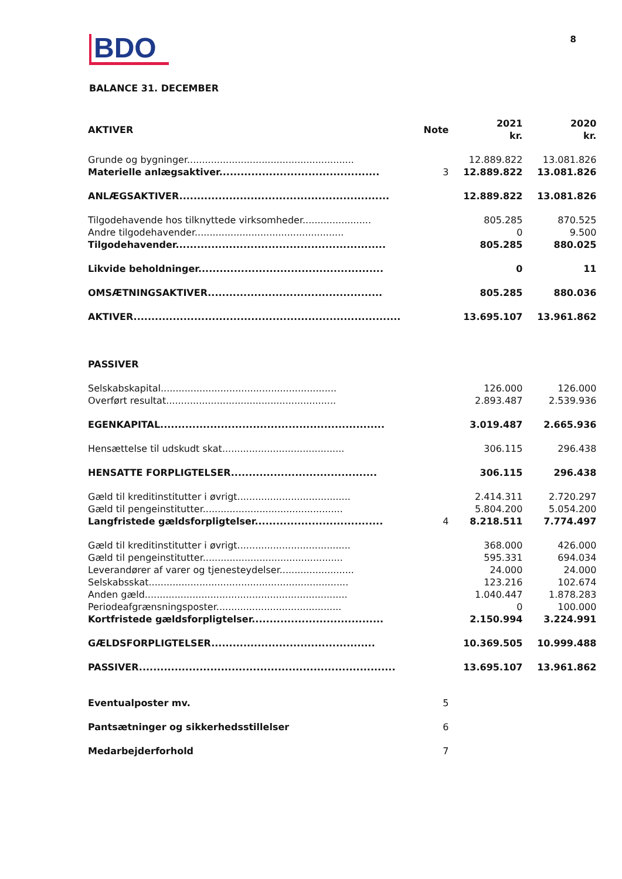BDO
8
BALANCE 31. DECEMBER
| AKTIVER | Note | 2021 kr. | 2020 kr. |
| --- | --- | --- | --- |
| Grunde og bygninger........................................................ | | 12.889.822 | 13.081.826 |
| Materielle anlægsaktiver............................................. | 3 | 12.889.822 | 13.081.826 |
| ANLÆGSAKTIVER........................................................... | | 12.889.822 | 13.081.826 |
| Tilgodehavende hos tilknyttede virksomheder....................... | | 805.285 | 870.525 |
| Andre tilgodehavender.................................................. | | 0 | 9.500 |
| Tilgodehavender........................................................... | | 805.285 | 880.025 |
| Likvide beholdninger.................................................... | | 0 | 11 |
| OMSÆTNINGSAKTIVER................................................. | | 805.285 | 880.036 |
| AKTIVER........................................................................... | | 13.695.107 | 13.961.862 |
| PASSIVER | | | |
| Selskabskapital........................................................... | | 126.000 | 126.000 |
| Overført resultat......................................................... | | 2.893.487 | 2.539.936 |
| EGENKAPITAL............................................................... | | 3.019.487 | 2.665.936 |
| Hensættelse til udskudt skat......................................... | | 306.115 | 296.438 |
| HENSATTE FORPLIGTELSER......................................... | | 306.115 | 296.438 |
| Gæld til kreditinstitutter i øvrigt...................................... | | 2.414.311 | 2.720.297 |
| Gæld til pengeinstitutter............................................... | | 5.804.200 | 5.054.200 |
| Langfristede gældsforpligtelser.................................... | 4 | 8.218.511 | 7.774.497 |
| Gæld til kreditinstitutter i øvrigt...................................... | | 368.000 | 426.000 |
| Gæld til pengeinstitutter............................................... | | 595.331 | 694.034 |
| Leverandører af varer og tjenesteydelser......................... | | 24.000 | 24.000 |
| Selskabsskat................................................................... | | 123.216 | 102.674 |
| Anden gæld.................................................................... | | 1.040.447 | 1.878.283 |
| Periodeafgrænsningsposter.......................................... | | 0 | 100.000 |
| Kortfristede gældsforpligtelser..................................... | | 2.150.994 | 3.224.991 |
| GÆLDSFORPLIGTELSER.............................................. | | 10.369.505 | 10.999.488 |
| PASSIVER........................................................................ | | 13.695.107 | 13.961.862 |
| Eventualposter mv. | 5 | | |
| Pantsætninger og sikkerhedsstillelser | 6 | | |
| Medarbejderforhold | 7 | | |